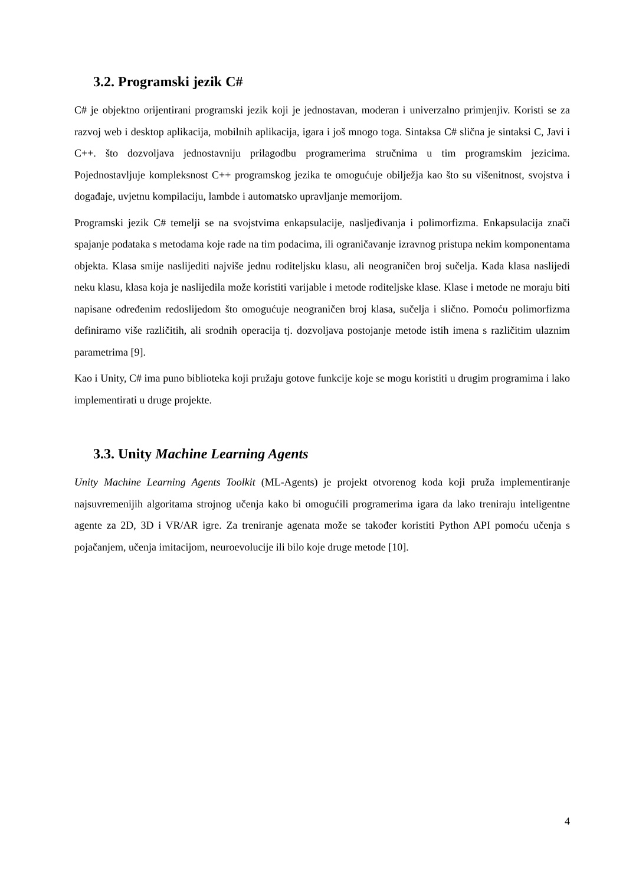3.2. Programski jezik C#
C# je objektno orijentirani programski jezik koji je jednostavan, moderan i univerzalno primjenjiv. Koristi se za razvoj web i desktop aplikacija, mobilnih aplikacija, igara i još mnogo toga. Sintaksa C# slična je sintaksi C, Javi i C++. što dozvoljava jednostavniju prilagodbu programerima stručnima u tim programskim jezicima. Pojednostavljuje kompleksnost C++ programskog jezika te omogućuje obilježja kao što su višenitnost, svojstva i događaje, uvjetnu kompilaciju, lambde i automatsko upravljanje memorijom.
Programski jezik C# temelji se na svojstvima enkapsulacije, nasljeđivanja i polimorfizma. Enkapsulacija znači spajanje podataka s metodama koje rade na tim podacima, ili ograničavanje izravnog pristupa nekim komponentama objekta. Klasa smije naslijediti najviše jednu roditeljsku klasu, ali neograničen broj sučelja. Kada klasa naslijedi neku klasu, klasa koja je naslijedila može koristiti varijable i metode roditeljske klase. Klase i metode ne moraju biti napisane određenim redoslijedom što omogućuje neograničen broj klasa, sučelja i slično. Pomoću polimorfizma definiramo više različitih, ali srodnih operacija tj. dozvoljava postojanje metode istih imena s različitim ulaznim parametrima [9].
Kao i Unity, C# ima puno biblioteka koji pružaju gotove funkcije koje se mogu koristiti u drugim programima i lako implementirati u druge projekte.
3.3. Unity Machine Learning Agents
Unity Machine Learning Agents Toolkit (ML-Agents) je projekt otvorenog koda koji pruža implementiranje najsuvremenijih algoritama strojnog učenja kako bi omogućili programerima igara da lako treniraju inteligentne agente za 2D, 3D i VR/AR igre. Za treniranje agenata može se također koristiti Python API pomoću učenja s pojačanjem, učenja imitacijom, neuroevolucije ili bilo koje druge metode [10].
4